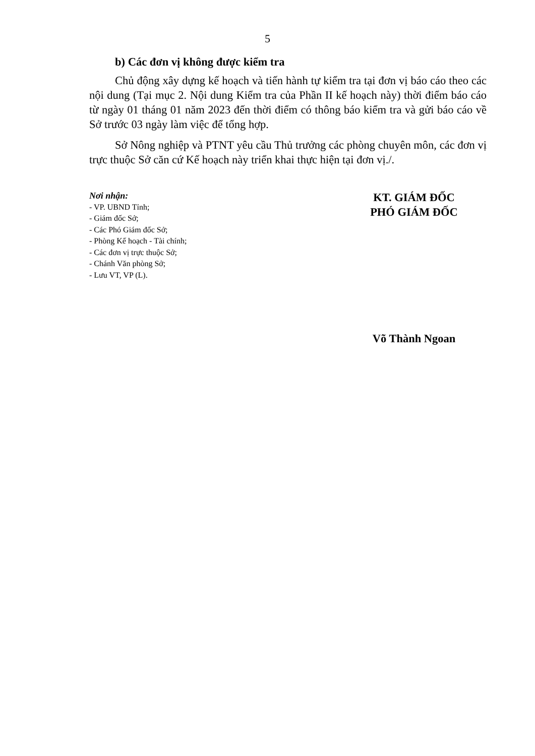5
b) Các đơn vị không được kiểm tra
Chủ động xây dựng kế hoạch và tiến hành tự kiểm tra tại đơn vị báo cáo theo các nội dung (Tại mục 2. Nội dung Kiểm tra của Phần II kế hoạch này) thời điểm báo cáo từ ngày 01 tháng 01 năm 2023 đến thời điểm có thông báo kiểm tra và gửi báo cáo về Sở trước 03 ngày làm việc để tổng hợp.
Sở Nông nghiệp và PTNT yêu cầu Thủ trưởng các phòng chuyên môn, các đơn vị trực thuộc Sở căn cứ Kế hoạch này triển khai thực hiện tại đơn vị./.
Nơi nhận:
- VP. UBND Tỉnh;
- Giám đốc Sở;
- Các Phó Giám đốc Sở;
- Phòng Kế hoạch - Tài chính;
- Các đơn vị trực thuộc Sở;
- Chánh Văn phòng Sở;
- Lưu VT, VP (L).
KT. GIÁM ĐỐC
PHÓ GIÁM ĐỐC
Võ Thành Ngoan